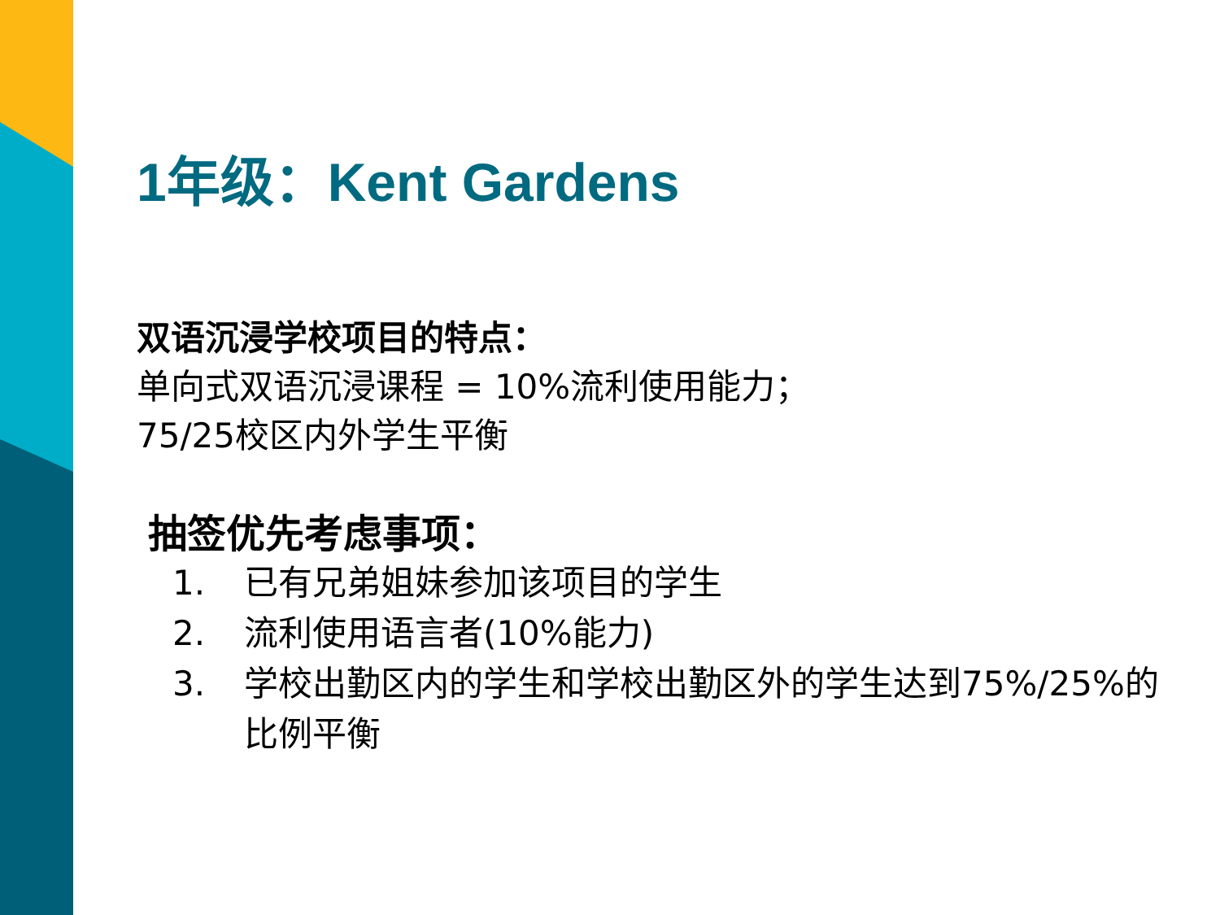1年级：Kent Gardens
双语沉浸学校项目的特点：
单向式双语沉浸课程 = 10%流利使用能力；
75/25校区内外学生平衡
抽签优先考虑事项：
1. 已有兄弟姐妹参加该项目的学生
2. 流利使用语言者(10%能力)
3. 学校出勤区内的学生和学校出勤区外的学生达到75%/25%的比例平衡